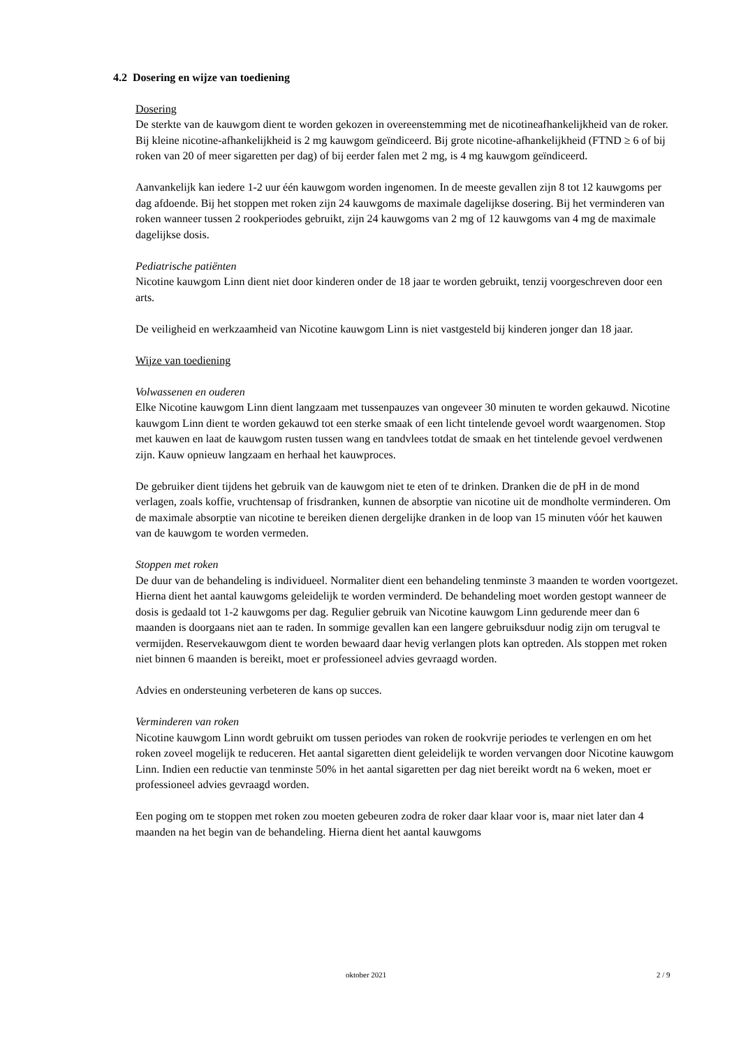4.2 Dosering en wijze van toediening
Dosering
De sterkte van de kauwgom dient te worden gekozen in overeenstemming met de nicotineafhankelijkheid van de roker. Bij kleine nicotine-afhankelijkheid is 2 mg kauwgom geïndiceerd. Bij grote nicotine-afhankelijkheid (FTND ≥ 6 of bij roken van 20 of meer sigaretten per dag) of bij eerder falen met 2 mg, is 4 mg kauwgom geïndiceerd.
Aanvankelijk kan iedere 1-2 uur één kauwgom worden ingenomen. In de meeste gevallen zijn 8 tot 12 kauwgoms per dag afdoende. Bij het stoppen met roken zijn 24 kauwgoms de maximale dagelijkse dosering. Bij het verminderen van roken wanneer tussen 2 rookperiodes gebruikt, zijn 24 kauwgoms van 2 mg of 12 kauwgoms van 4 mg de maximale dagelijkse dosis.
Pediatrische patiënten
Nicotine kauwgom Linn dient niet door kinderen onder de 18 jaar te worden gebruikt, tenzij voorgeschreven door een arts.
De veiligheid en werkzaamheid van Nicotine kauwgom Linn is niet vastgesteld bij kinderen jonger dan 18 jaar.
Wijze van toediening
Volwassenen en ouderen
Elke Nicotine kauwgom Linn dient langzaam met tussenpauzes van ongeveer 30 minuten te worden gekauwd. Nicotine kauwgom Linn dient te worden gekauwd tot een sterke smaak of een licht tintelende gevoel wordt waargenomen. Stop met kauwen en laat de kauwgom rusten tussen wang en tandvlees totdat de smaak en het tintelende gevoel verdwenen zijn. Kauw opnieuw langzaam en herhaal het kauwproces.
De gebruiker dient tijdens het gebruik van de kauwgom niet te eten of te drinken. Dranken die de pH in de mond verlagen, zoals koffie, vruchtensap of frisdranken, kunnen de absorptie van nicotine uit de mondholte verminderen. Om de maximale absorptie van nicotine te bereiken dienen dergelijke dranken in de loop van 15 minuten vóór het kauwen van de kauwgom te worden vermeden.
Stoppen met roken
De duur van de behandeling is individueel. Normaliter dient een behandeling tenminste 3 maanden te worden voortgezet. Hierna dient het aantal kauwgoms geleidelijk te worden verminderd. De behandeling moet worden gestopt wanneer de dosis is gedaald tot 1-2 kauwgoms per dag. Regulier gebruik van Nicotine kauwgom Linn gedurende meer dan 6 maanden is doorgaans niet aan te raden. In sommige gevallen kan een langere gebruiksduur nodig zijn om terugval te vermijden. Reservekauwgom dient te worden bewaard daar hevig verlangen plots kan optreden. Als stoppen met roken niet binnen 6 maanden is bereikt, moet er professioneel advies gevraagd worden.
Advies en ondersteuning verbeteren de kans op succes.
Verminderen van roken
Nicotine kauwgom Linn wordt gebruikt om tussen periodes van roken de rookvrije periodes te verlengen en om het roken zoveel mogelijk te reduceren. Het aantal sigaretten dient geleidelijk te worden vervangen door Nicotine kauwgom Linn. Indien een reductie van tenminste 50% in het aantal sigaretten per dag niet bereikt wordt na 6 weken, moet er professioneel advies gevraagd worden.
Een poging om te stoppen met roken zou moeten gebeuren zodra de roker daar klaar voor is, maar niet later dan 4 maanden na het begin van de behandeling. Hierna dient het aantal kauwgoms
oktober 2021 2 / 9